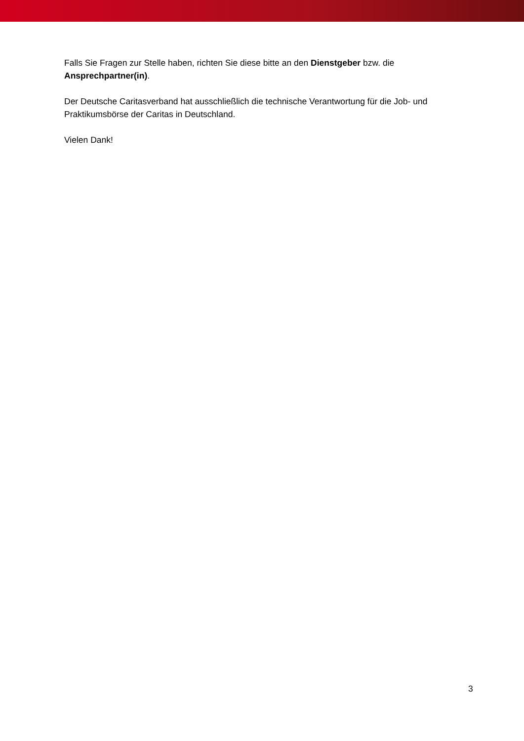Falls Sie Fragen zur Stelle haben, richten Sie diese bitte an den Dienstgeber bzw. die Ansprechpartner(in).
Der Deutsche Caritasverband hat ausschließlich die technische Verantwortung für die Job- und Praktikumsbörse der Caritas in Deutschland.
Vielen Dank!
3